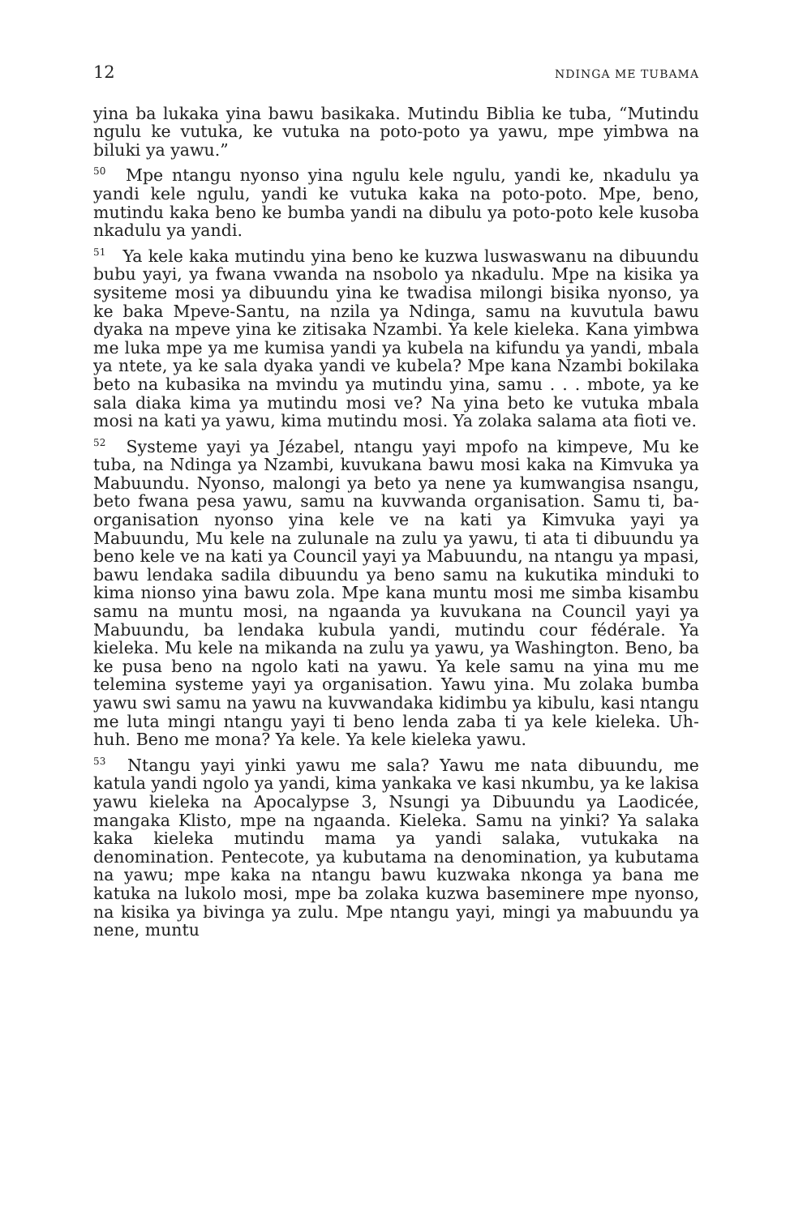12 NDINGA ME TUBAMA
yina ba lukaka yina bawu basikaka. Mutindu Biblia ke tuba, “Mutindu ngulu ke vutuka, ke vutuka na poto-poto ya yawu, mpe yimbwa na biluki ya yawu.”
<sup>50</sup> Mpe ntangu nyonso yina ngulu kele ngulu, yandi ke, nkadulu ya yandi kele ngulu, yandi ke vutuka kaka na poto-poto. Mpe, beno, mutindu kaka beno ke bumba yandi na dibulu ya poto-poto kele kusoba nkadulu ya yandi.
<sup>51</sup> Ya kele kaka mutindu yina beno ke kuzwa luswaswanu na dibuundu bubu yayi, ya fwana vwanda na nsobolo ya nkadulu. Mpe na kisika ya sysiteme mosi ya dibuundu yina ke twadisa milongi bisika nyonso, ya ke baka Mpeve-Santu, na nzila ya Ndinga, samu na kuvutula bawu dyaka na mpeve yina ke zitisaka Nzambi. Ya kele kieleka. Kana yimbwa me luka mpe ya me kumisa yandi ya kubela na kifundu ya yandi, mbala ya ntete, ya ke sala dyaka yandi ve kubela? Mpe kana Nzambi bokilaka beto na kubasika na mvindu ya mutindu yina, samu . . . mbote, ya ke sala diaka kima ya mutindu mosi ve? Na yina beto ke vutuka mbala mosi na kati ya yawu, kima mutindu mosi. Ya zolaka salama ata fioti ve.
<sup>52</sup> Systeme yayi ya Jézabel, ntangu yayi mpofo na kimpeve, Mu ke tuba, na Ndinga ya Nzambi, kuvukana bawu mosi kaka na Kimvuka ya Mabuundu. Nyonso, malongi ya beto ya nene ya kumwangisa nsangu, beto fwana pesa yawu, samu na kuvwanda organisation. Samu ti, ba-organisation nyonso yina kele ve na kati ya Kimvuka yayi ya Mabuundu, Mu kele na zulunale na zulu ya yawu, ti ata ti dibuundu ya beno kele ve na kati ya Council yayi ya Mabuundu, na ntangu ya mpasi, bawu lendaka sadila dibuundu ya beno samu na kukutika minduki to kima nionso yina bawu zola. Mpe kana muntu mosi me simba kisambu samu na muntu mosi, na ngaanda ya kuvukana na Council yayi ya Mabuundu, ba lendaka kubula yandi, mutindu cour fédérale. Ya kieleka. Mu kele na mikanda na zulu ya yawu, ya Washington. Beno, ba ke pusa beno na ngolo kati na yawu. Ya kele samu na yina mu me telemina systeme yayi ya organisation. Yawu yina. Mu zolaka bumba yawu swi samu na yawu na kuvwandaka kidimbu ya kibulu, kasi ntangu me luta mingi ntangu yayi ti beno lenda zaba ti ya kele kieleka. Uh-huh. Beno me mona? Ya kele. Ya kele kieleka yawu.
<sup>53</sup> Ntangu yayi yinki yawu me sala? Yawu me nata dibuundu, me katula yandi ngolo ya yandi, kima yankaka ve kasi nkumbu, ya ke lakisa yawu kieleka na Apocalypse 3, Nsungi ya Dibuundu ya Laodicée, mangaka Klisto, mpe na ngaanda. Kieleka. Samu na yinki? Ya salaka kaka kieleka mutindu mama ya yandi salaka, vutukaka na denomination. Pentecote, ya kubutama na denomination, ya kubutama na yawu; mpe kaka na ntangu bawu kuzwaka nkonga ya bana me katuka na lukolo mosi, mpe ba zolaka kuzwa baseminere mpe nyonso, na kisika ya bivinga ya zulu. Mpe ntangu yayi, mingi ya mabuundu ya nene, muntu